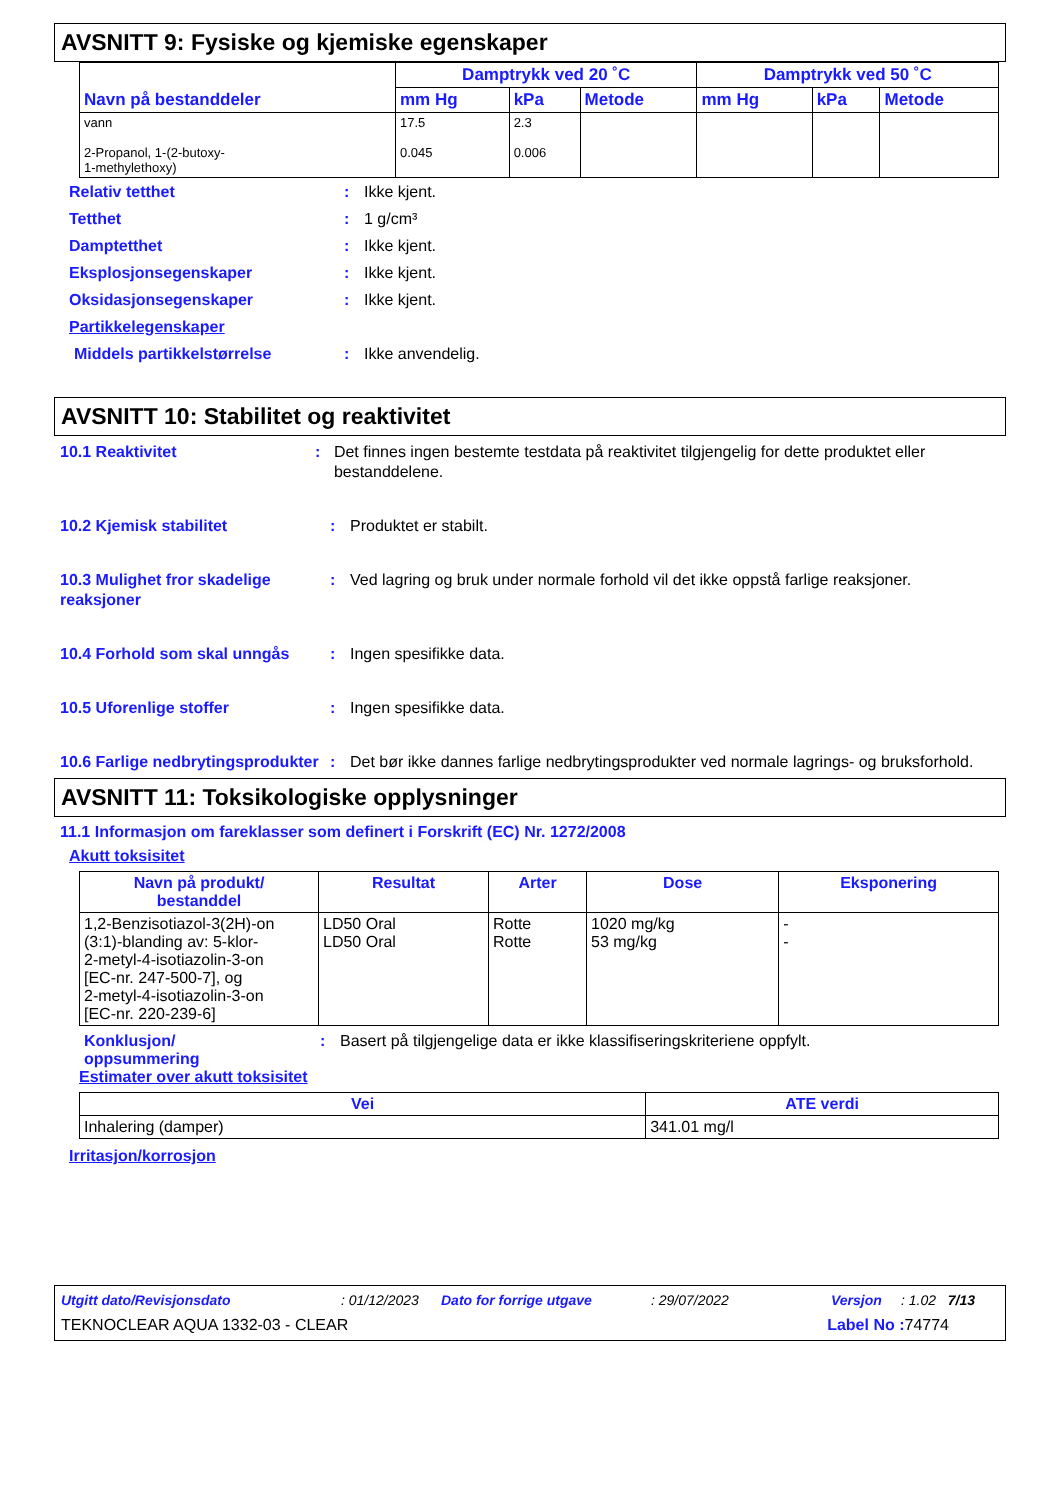AVSNITT 9: Fysiske og kjemiske egenskaper
| Navn på bestanddeler | Damptrykk ved 20 ˚C | | | Damptrykk ved 50 ˚C | | |
| --- | --- | --- | --- | --- | --- | --- |
| | mm Hg | kPa | Metode | mm Hg | kPa | Metode |
| vann 2-Propanol, 1-(2-butoxy- 1-methylethoxy) | 17.5 0.045 | 2.3 0.006 | | | | |
Relativ tetthet: Ikke kjent.
Tetthet: 1 g/cm³
Damptetthet: Ikke kjent.
Eksplosjonsegenskaper: Ikke kjent.
Oksidasjonsegenskaper: Ikke kjent.
Partikkelegenskaper
Middels partikkelstørrelse: Ikke anvendelig.
AVSNITT 10: Stabilitet og reaktivitet
10.1 Reaktivitet: Det finnes ingen bestemte testdata på reaktivitet tilgjengelig for dette produktet eller bestanddelene.
10.2 Kjemisk stabilitet: Produktet er stabilt.
10.3 Mulighet fror skadelige reaksjoner: Ved lagring og bruk under normale forhold vil det ikke oppstå farlige reaksjoner.
10.4 Forhold som skal unngås: Ingen spesifikke data.
10.5 Uforenlige stoffer: Ingen spesifikke data.
10.6 Farlige nedbrytingsprodukter: Det bør ikke dannes farlige nedbrytingsprodukter ved normale lagrings- og bruksforhold.
AVSNITT 11: Toksikologiske opplysninger
11.1 Informasjon om fareklasser som definert i Forskrift (EC) Nr. 1272/2008
Akutt toksisitet
| Navn på produkt/ bestanddel | Resultat | Arter | Dose | Eksponering |
| --- | --- | --- | --- | --- |
| 1,2-Benzisotiazol-3(2H)-on (3:1)-blanding av: 5-klor- 2-metyl-4-isotiazolin-3-on [EC-nr. 247-500-7], og 2-metyl-4-isotiazolin-3-on [EC-nr. 220-239-6] | LD50 Oral LD50 Oral | Rotte Rotte | 1020 mg/kg 53 mg/kg | - - |
Konklusjon/
oppsummering: Basert på tilgjengelige data er ikke klassifiseringskriteriene oppfylt.
Estimater over akutt toksisitet
| Vei | ATE verdi |
| --- | --- |
| Inhalering (damper) | 341.01 mg/l |
Irritasjon/korrosjon
Utgitt dato/Revisjonsdato: 01/12/2023 Dato for forrige utgave: 29/07/2022 Versjon: 1.02 7/13
TEKNOCLEAR AQUA 1332-03 - CLEAR Label No : 74774